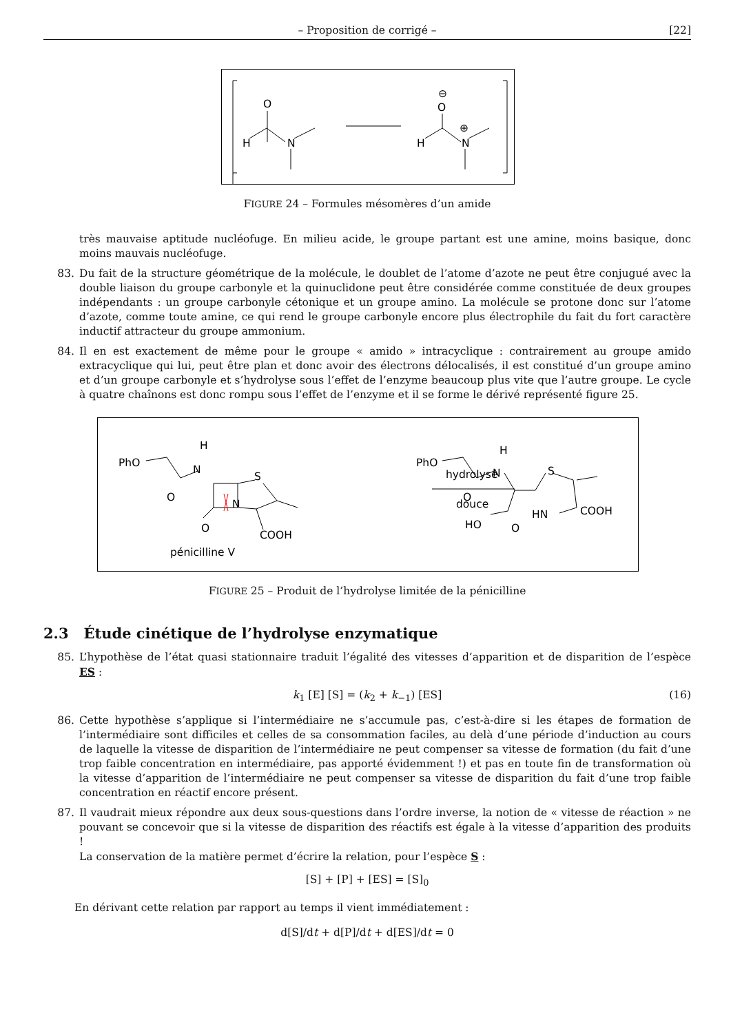– Proposition de corrigé – [22]
O
H
N
O
H
N
⊕
⊖
FIGURE 24 – Formules mésomères d’un amide
très mauvaise aptitude nucléofuge. En milieu acide, le groupe partant est une amine, moins basique, donc moins mauvais nucléofuge.
83. Du fait de la structure géométrique de la molécule, le doublet de l’atome d’azote ne peut être conjugué avec la double liaison du groupe carbonyle et la quinuclidone peut être considérée comme constituée de deux groupes indépendants : un groupe carbonyle cétonique et un groupe amino. La molécule se protone donc sur l’atome d’azote, comme toute amine, ce qui rend le groupe carbonyle encore plus électrophile du fait du fort caractère inductif attracteur du groupe ammonium.
84. Il en est exactement de même pour le groupe « amido » intracyclique : contrairement au groupe amido extracyclique qui lui, peut être plan et donc avoir des électrons délocalisés, il est constitué d’un groupe amino et d’un groupe carbonyle et s’hydrolyse sous l’effet de l’enzyme beaucoup plus vite que l’autre groupe. Le cycle à quatre chaînons est donc rompu sous l’effet de l’enzyme et il se forme le dérivé représenté figure 25.
PhO
H
N
O
O
N
S
COOH
pénicilline V
hydrolyse
douce
PhO
H
N
O
HO
O
HN
S
COOH
FIGURE 25 – Produit de l’hydrolyse limitée de la pénicilline
2.3 Étude cinétique de l’hydrolyse enzymatique
85. L’hypothèse de l’état quasi stationnaire traduit l’égalité des vitesses d’apparition et de disparition de l’espèce ES :
k<sub>1</sub> [E] [S] = (k<sub>2</sub> + k<sub>−1</sub>) [ES] (16)
86. Cette hypothèse s’applique si l’intermédiaire ne s’accumule pas, c’est-à-dire si les étapes de formation de l’intermédiaire sont difficiles et celles de sa consommation faciles, au delà d’une période d’induction au cours de laquelle la vitesse de disparition de l’intermédiaire ne peut compenser sa vitesse de formation (du fait d’une trop faible concentration en intermédiaire, pas apporté évidemment !) et pas en toute fin de transformation où la vitesse d’apparition de l’intermédiaire ne peut compenser sa vitesse de disparition du fait d’une trop faible concentration en réactif encore présent.
87. Il vaudrait mieux répondre aux deux sous-questions dans l’ordre inverse, la notion de « vitesse de réaction » ne pouvant se concevoir que si la vitesse de disparition des réactifs est égale à la vitesse d’apparition des produits !
La conservation de la matière permet d’écrire la relation, pour l’espèce S :
[S] + [P] + [ES] = [S]<sub>0</sub>
En dérivant cette relation par rapport au temps il vient immédiatement :
d[S]/dt + d[P]/dt + d[ES]/dt = 0